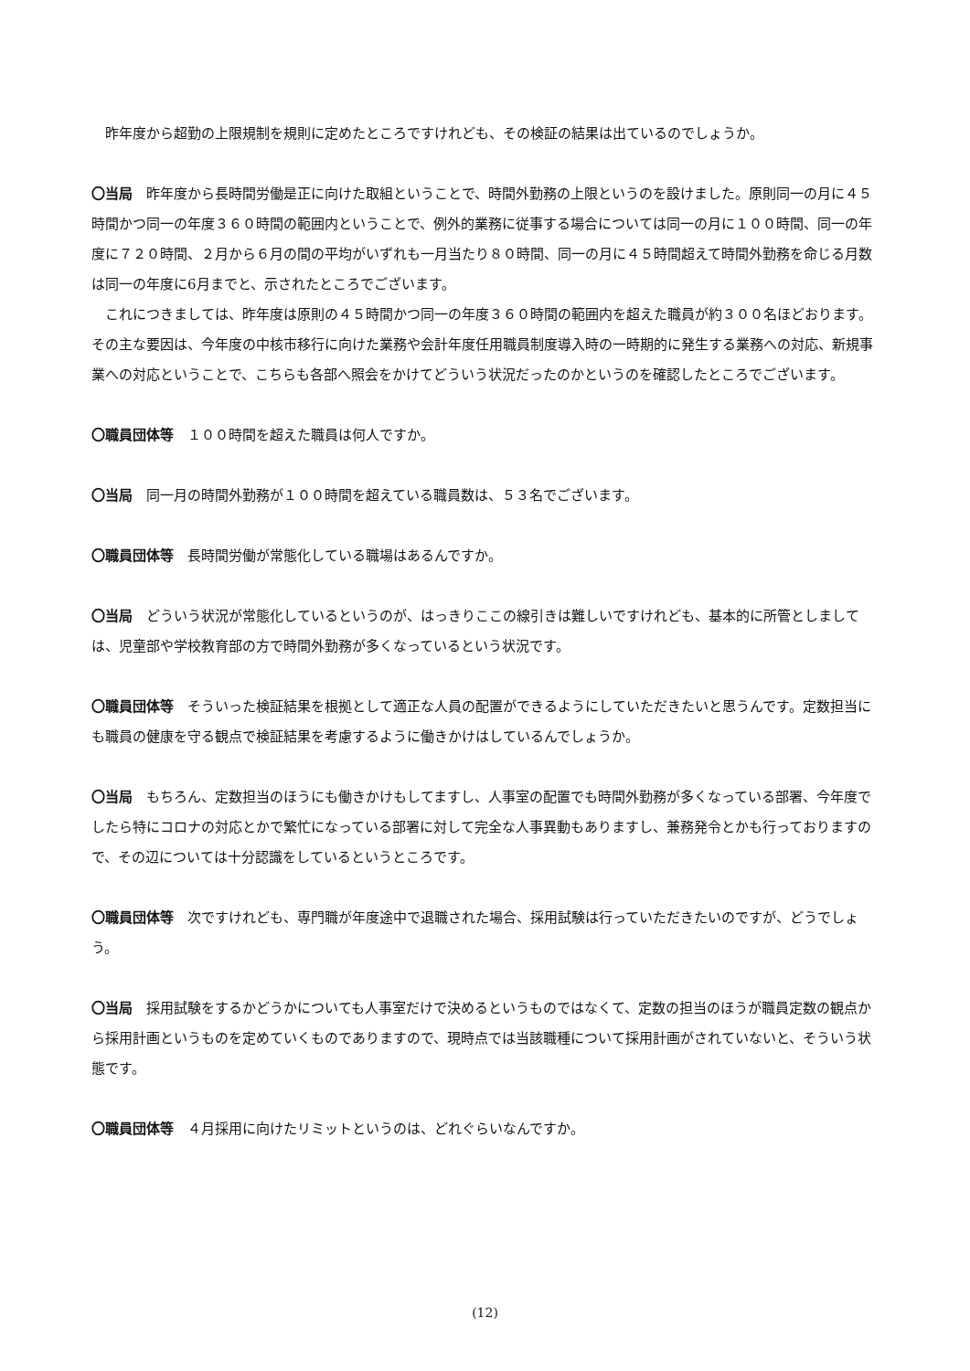昨年度から超勤の上限規制を規則に定めたところですけれども、その検証の結果は出ているのでしょうか。
〇当局　昨年度から長時間労働是正に向けた取組ということで、時間外勤務の上限というのを設けました。原則同一の月に４５時間かつ同一の年度３６０時間の範囲内ということで、例外的業務に従事する場合については同一の月に１００時間、同一の年度に７２０時間、２月から６月の間の平均がいずれも一月当たり８０時間、同一の月に４５時間超えて時間外勤務を命じる月数は同一の年度に6月までと、示されたところでございます。
　これにつきましては、昨年度は原則の４５時間かつ同一の年度３６０時間の範囲内を超えた職員が約３００名ほどおります。その主な要因は、今年度の中核市移行に向けた業務や会計年度任用職員制度導入時の一時期的に発生する業務への対応、新規事業への対応ということで、こちらも各部へ照会をかけてどういう状況だったのかというのを確認したところでございます。
〇職員団体等　１００時間を超えた職員は何人ですか。
〇当局　同一月の時間外勤務が１００時間を超えている職員数は、５３名でございます。
〇職員団体等　長時間労働が常態化している職場はあるんですか。
〇当局　どういう状況が常態化しているというのが、はっきりここの線引きは難しいですけれども、基本的に所管としましては、児童部や学校教育部の方で時間外勤務が多くなっているという状況です。
〇職員団体等　そういった検証結果を根拠として適正な人員の配置ができるようにしていただきたいと思うんです。定数担当にも職員の健康を守る観点で検証結果を考慮するように働きかけはしているんでしょうか。
〇当局　もちろん、定数担当のほうにも働きかけもしてますし、人事室の配置でも時間外勤務が多くなっている部署、今年度でしたら特にコロナの対応とかで繁忙になっている部署に対して完全な人事異動もありますし、兼務発令とかも行っておりますので、その辺については十分認識をしているというところです。
〇職員団体等　次ですけれども、専門職が年度途中で退職された場合、採用試験は行っていただきたいのですが、どうでしょう。
〇当局　採用試験をするかどうかについても人事室だけで決めるというものではなくて、定数の担当のほうが職員定数の観点から採用計画というものを定めていくものでありますので、現時点では当該職種について採用計画がされていないと、そういう状態です。
〇職員団体等　４月採用に向けたリミットというのは、どれぐらいなんですか。
(12)